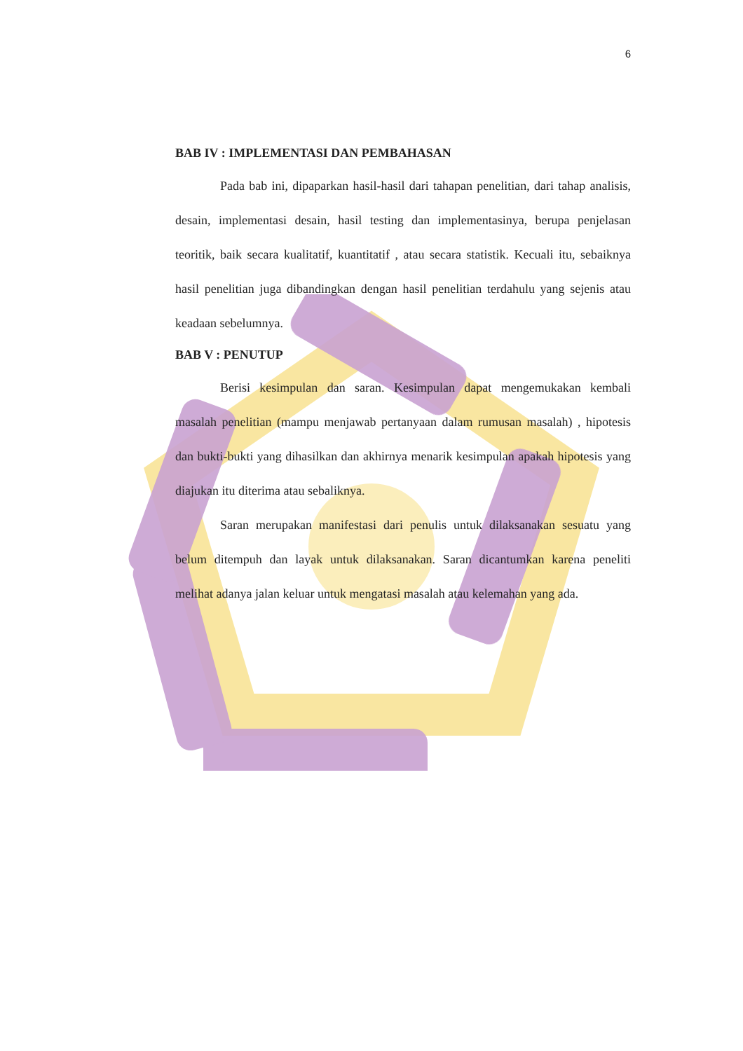6
BAB IV : IMPLEMENTASI DAN PEMBAHASAN
Pada bab ini, dipaparkan hasil-hasil dari tahapan penelitian, dari tahap analisis, desain, implementasi desain, hasil testing dan implementasinya, berupa penjelasan teoritik, baik secara kualitatif, kuantitatif , atau secara statistik. Kecuali itu, sebaiknya hasil penelitian juga dibandingkan dengan hasil penelitian terdahulu yang sejenis atau keadaan sebelumnya.
BAB V : PENUTUP
Berisi kesimpulan dan saran. Kesimpulan dapat mengemukakan kembali masalah penelitian (mampu menjawab pertanyaan dalam rumusan masalah) , hipotesis dan bukti-bukti yang dihasilkan dan akhirnya menarik kesimpulan apakah hipotesis yang diajukan itu diterima atau sebaliknya.
Saran merupakan manifestasi dari penulis untuk dilaksanakan sesuatu yang belum ditempuh dan layak untuk dilaksanakan. Saran dicantumkan karena peneliti melihat adanya jalan keluar untuk mengatasi masalah atau kelemahan yang ada.